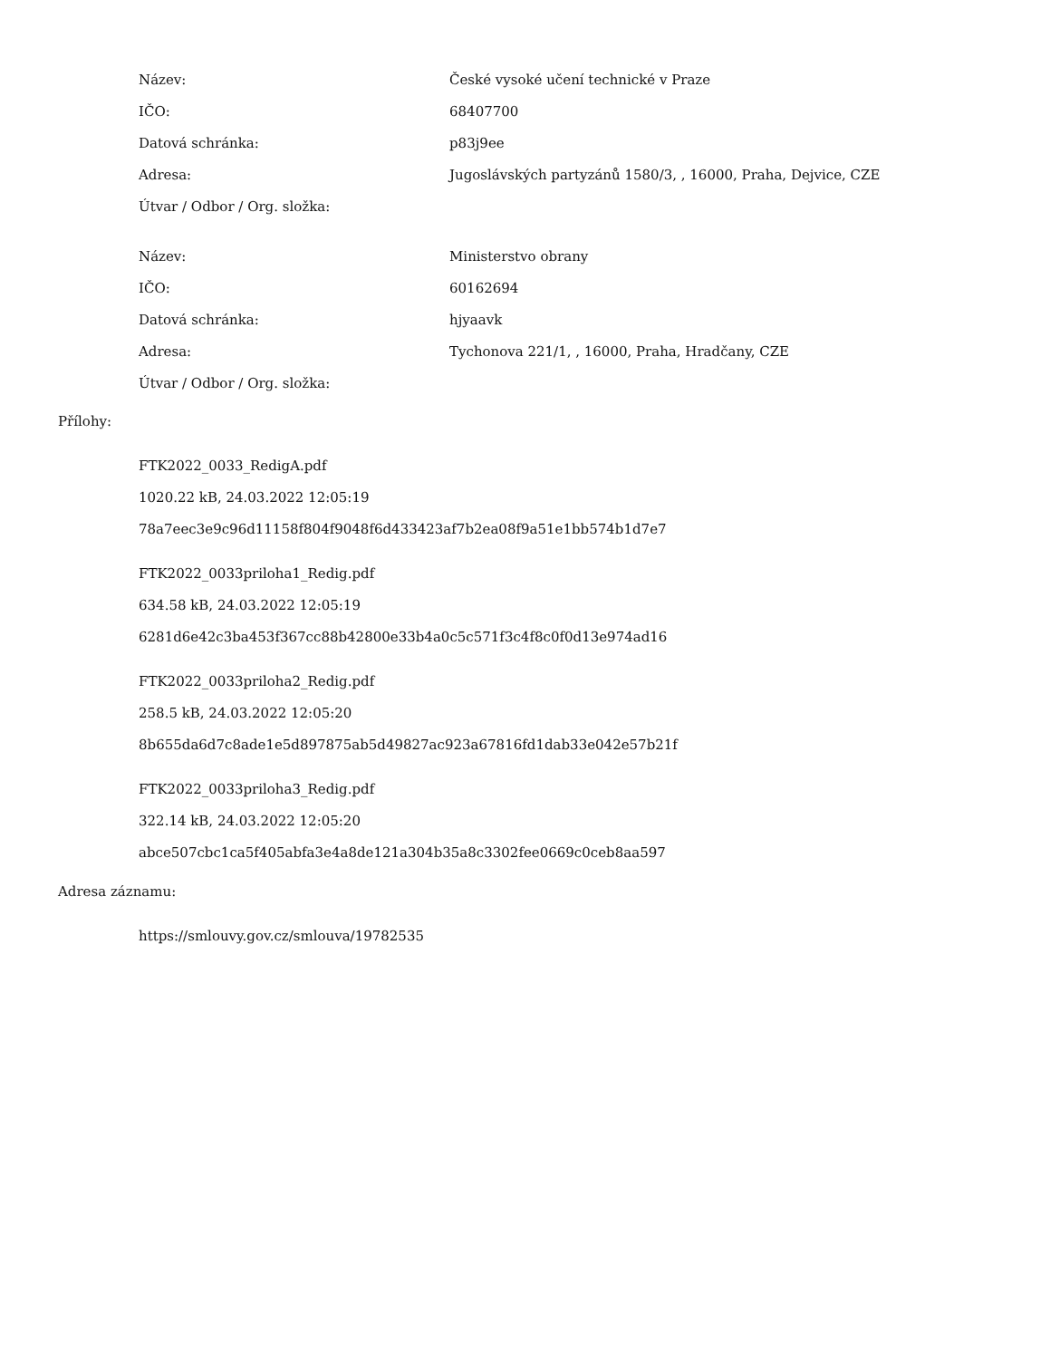| Název: | České vysoké učení technické v Praze |
| IČO: | 68407700 |
| Datová schránka: | p83j9ee |
| Adresa: | Jugoslávských partyzánů 1580/3, , 16000, Praha, Dejvice, CZE |
| Útvar / Odbor / Org. složka: | |
| Název: | Ministerstvo obrany |
| IČO: | 60162694 |
| Datová schránka: | hjyaavk |
| Adresa: | Tychonova 221/1, , 16000, Praha, Hradčany, CZE |
| Útvar / Odbor / Org. složka: | |
Přílohy:
FTK2022_0033_RedigA.pdf
1020.22 kB, 24.03.2022 12:05:19
78a7eec3e9c96d11158f804f9048f6d433423af7b2ea08f9a51e1bb574b1d7e7
FTK2022_0033priloha1_Redig.pdf
634.58 kB, 24.03.2022 12:05:19
6281d6e42c3ba453f367cc88b42800e33b4a0c5c571f3c4f8c0f0d13e974ad16
FTK2022_0033priloha2_Redig.pdf
258.5 kB, 24.03.2022 12:05:20
8b655da6d7c8ade1e5d897875ab5d49827ac923a67816fd1dab33e042e57b21f
FTK2022_0033priloha3_Redig.pdf
322.14 kB, 24.03.2022 12:05:20
abce507cbc1ca5f405abfa3e4a8de121a304b35a8c3302fee0669c0ceb8aa597
Adresa záznamu:
https://smlouvy.gov.cz/smlouva/19782535